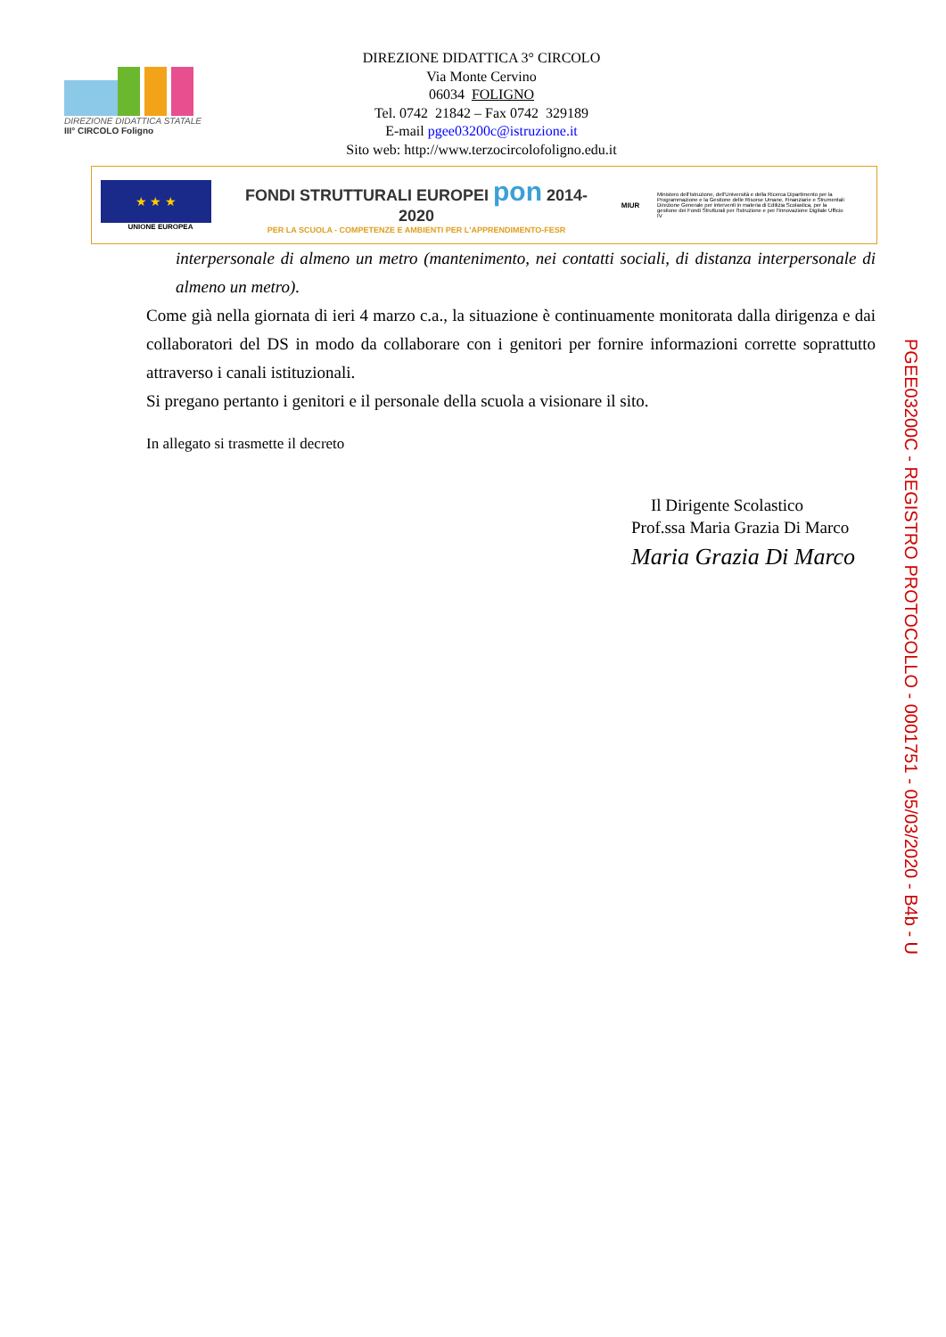DIREZIONE DIDATTICA STATALE
III° CIRCOLO Foligno
DIREZIONE DIDATTICA 3° CIRCOLO
Via Monte Cervino
06034 FOLIGNO
Tel. 0742 21842 – Fax 0742 329189
E-mail pgee03200c@istruzione.it
Sito web: http://www.terzocircolofoligno.edu.it
★ ★ ★
UNIONE EUROPEA
FONDI STRUTTURALI EUROPEI pon 2014-2020
PER LA SCUOLA - COMPETENZE E AMBIENTI PER L'APPRENDIMENTO-FESR
MIUR
Ministero dell'Istruzione, dell'Università e della Ricerca Dipartimento per la Programmazione e la Gestione delle Risorse Umane, Finanziarie e Strumentali Direzione Generale per interventi in materia di Edilizia Scolastica, per la gestione dei Fondi Strutturali per l'Istruzione e per l'Innovazione Digitale Ufficio IV
interpersonale di almeno un metro (mantenimento, nei contatti sociali, di distanza interpersonale di almeno un metro).
Come già nella giornata di ieri 4 marzo c.a., la situazione è continuamente monitorata dalla dirigenza e dai collaboratori del DS in modo da collaborare con i genitori per fornire informazioni corrette soprattutto attraverso i canali istituzionali.
Si pregano pertanto i genitori e il personale della scuola a visionare il sito.
In allegato si trasmette il decreto
Il Dirigente Scolastico
Prof.ssa Maria Grazia Di Marco
Maria Grazia Di Marco
PGEE03200C - REGISTRO PROTOCOLLO - 0001751 - 05/03/2020 - B4b - U